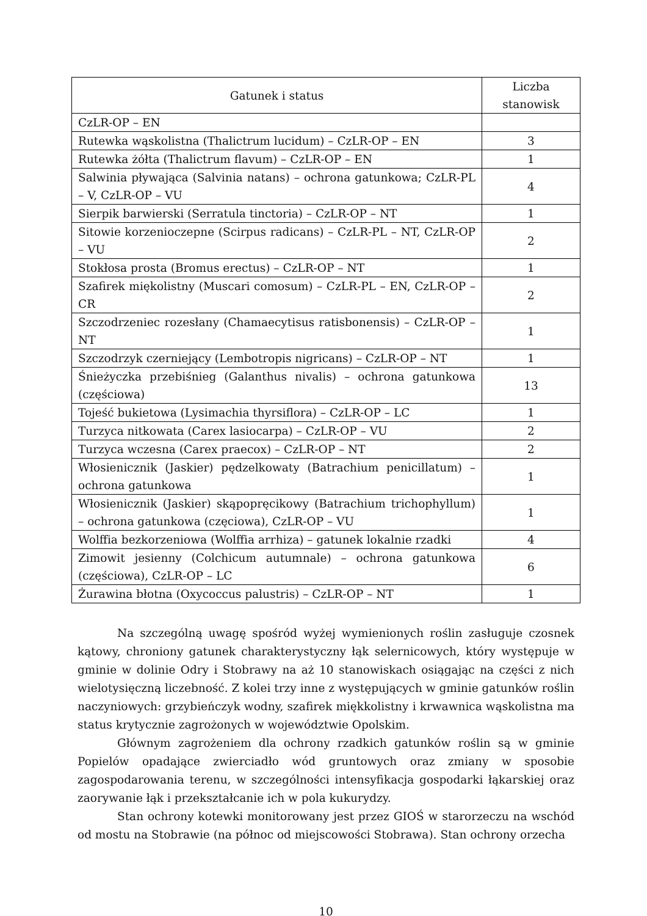| Gatunek i status | Liczba stanowisk |
| --- | --- |
| CzLR-OP – EN | |
| Rutewka wąskolistna (Thalictrum lucidum) – CzLR-OP – EN | 3 |
| Rutewka żółta (Thalictrum flavum) – CzLR-OP – EN | 1 |
| Salwinia pływająca (Salvinia natans) – ochrona gatunkowa; CzLR-PL – V, CzLR-OP – VU | 4 |
| Sierpik barwierski (Serratula tinctoria) – CzLR-OP – NT | 1 |
| Sitowie korzenioczepne (Scirpus radicans) – CzLR-PL – NT, CzLR-OP – VU | 2 |
| Stokłosa prosta (Bromus erectus) – CzLR-OP – NT | 1 |
| Szafirek miękolistny (Muscari comosum) – CzLR-PL – EN, CzLR-OP – CR | 2 |
| Szczodrzeniec rozesłany (Chamaecytisus ratisbonensis) – CzLR-OP – NT | 1 |
| Szczodrzyk czerniejący (Lembotropis nigricans) – CzLR-OP – NT | 1 |
| Śnieżyczka przebiśnieg (Galanthus nivalis) – ochrona gatunkowa (częściowa) | 13 |
| Tojeść bukietowa (Lysimachia thyrsiflora) – CzLR-OP – LC | 1 |
| Turzyca nitkowata (Carex lasiocarpa) – CzLR-OP – VU | 2 |
| Turzyca wczesna (Carex praecox) – CzLR-OP – NT | 2 |
| Włosienicznik (Jaskier) pędzelkowaty (Batrachium penicillatum) – ochrona gatunkowa | 1 |
| Włosienicznik (Jaskier) skąpopręcikowy (Batrachium trichophyllum) – ochrona gatunkowa (częciowa), CzLR-OP – VU | 1 |
| Wolffia bezkorzeniowa (Wolffia arrhiza) – gatunek lokalnie rzadki | 4 |
| Zimowit jesienny (Colchicum autumnale) – ochrona gatunkowa (częściowa), CzLR-OP – LC | 6 |
| Żurawina błotna (Oxycoccus palustris) – CzLR-OP – NT | 1 |
Na szczególną uwagę spośród wyżej wymienionych roślin zasługuje czosnek kątowy, chroniony gatunek charakterystyczny łąk selernicowych, który występuje w gminie w dolinie Odry i Stobrawy na aż 10 stanowiskach osiągając na części z nich wielotysięczną liczebność. Z kolei trzy inne z występujących w gminie gatunków roślin naczyniowych: grzybieńczyk wodny, szafirek miękkolistny i krwawnica wąskolistna ma status krytycznie zagrożonych w województwie Opolskim.
Głównym zagrożeniem dla ochrony rzadkich gatunków roślin są w gminie Popielów opadające zwierciadło wód gruntowych oraz zmiany w sposobie zagospodarowania terenu, w szczególności intensyfikacja gospodarki łąkarskiej oraz zaorywanie łąk i przekształcanie ich w pola kukurydzy.
Stan ochrony kotewki monitorowany jest przez GIOŚ w starorzeczu na wschód od mostu na Stobrawie (na północ od miejscowości Stobrawa). Stan ochrony orzecha
10